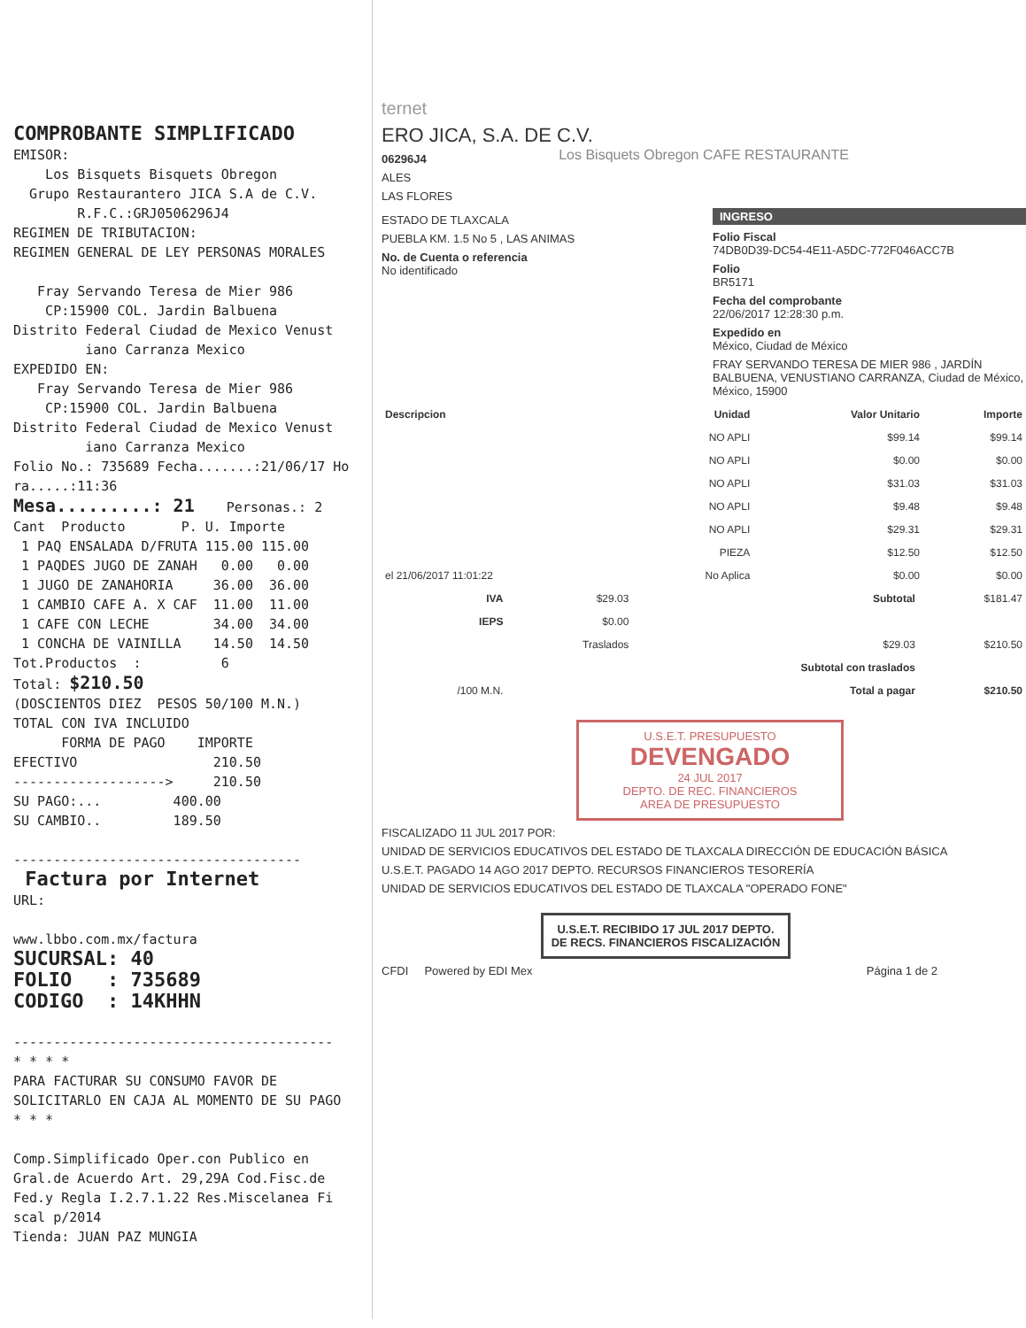COMPROBANTE SIMPLIFICADO EMISOR: Los Bisquets Bisquets Obregon Grupo Restaurantero JICA S.A de C.V. R.F.C.:GRJ0506296J4 REGIMEN DE TRIBUTACION: REGIMEN GENERAL DE LEY PERSONAS MORALES Fray Servando Teresa de Mier 986 CP:15900 COL. Jardin Balbuena Distrito Federal Ciudad de Mexico Venust iano Carranza Mexico EXPEDIDO EN: Fray Servando Teresa de Mier 986 CP:15900 COL. Jardin Balbuena Distrito Federal Ciudad de Mexico Venust iano Carranza Mexico Folio No.: 735689 Fecha.......:21/06/17 Ho ra.....:11:36 Mesa.........: 21 Personas.: 2 Cant Producto P. U. Importe 1 PAQ ENSALADA D/FRUTA 115.00 115.00 1 PAQDES JUGO DE ZANAH 0.00 0.00 1 JUGO DE ZANAHORIA 36.00 36.00 1 CAMBIO CAFE A. X CAF 11.00 11.00 1 CAFE CON LECHE 34.00 34.00 1 CONCHA DE VAINILLA 14.50 14.50 Tot.Productos : 6 Total: $210.50 (DOSCIENTOS DIEZ PESOS 50/100 M.N.) TOTAL CON IVA INCLUIDO FORMA DE PAGO IMPORTE EFECTIVO 210.50 -------------------> 210.50 SU PAGO:... 400.00 SU CAMBIO.. 189.50 ------------------------------------ Factura por Internet URL: www.lbbo.com.mx/factura SUCURSAL: 40 FOLIO : 735689 CODIGO : 14KHHN ---------------------------------------- * * * * PARA FACTURAR SU CONSUMO FAVOR DE SOLICITARLO EN CAJA AL MOMENTO DE SU PAGO * * * Comp.Simplificado Oper.con Publico en Gral.de Acuerdo Art. 29,29A Cod.Fisc.de Fed.y Regla I.2.7.1.22 Res.Miscelanea Fi scal p/2014 Tienda: JUAN PAZ MUNGIA
ternet
ERO JICA, S.A. DE C.V. Los Bisquets Obregon CAFE RESTAURANTE
06296J4
ALES
LAS FLORES
ESTADO DE TLAXCALA
PUEBLA KM. 1.5 No 5 , LAS ANIMAS
No. de Cuenta o referencia
No identificado
INGRESO
Folio Fiscal
74DB0D39-DC54-4E11-A5DC-772F046ACC7B
Folio
BR5171
Fecha del comprobante
22/06/2017 12:28:30 p.m.
Expedido en
México, Ciudad de México
FRAY SERVANDO TERESA DE MIER 986 , JARDÍN BALBUENA, VENUSTIANO CARRANZA, Ciudad de México, México, 15900
| Descripcion | Unidad | Valor Unitario | Importe |
| --- | --- | --- | --- |
| | NO APLI | $99.14 | $99.14 |
| | NO APLI | $0.00 | $0.00 |
| | NO APLI | $31.03 | $31.03 |
| | NO APLI | $9.48 | $9.48 |
| | NO APLI | $29.31 | $29.31 |
| | PIEZA | $12.50 | $12.50 |
| el 21/06/2017 11:01:22 | No Aplica | $0.00 | $0.00 |
| IVA | $29.03 | Subtotal | $181.47 |
| IEPS | $0.00 | | |
| | Traslados | $29.03 | $210.50 |
| | | Subtotal con traslados | |
| /100 M.N. | | Total a pagar | $210.50 |
U.S.E.T. PRESUPUESTO
DEVENGADO
24 JUL 2017
DEPTO. DE REC. FINANCIEROS
AREA DE PRESUPUESTO
FISCALIZADO 11 JUL 2017 POR:
UNIDAD DE SERVICIOS EDUCATIVOS DEL ESTADO DE TLAXCALA DIRECCIÓN DE EDUCACIÓN BÁSICA
U.S.E.T. PAGADO 14 AGO 2017 DEPTO. RECURSOS FINANCIEROS TESORERÍA
UNIDAD DE SERVICIOS EDUCATIVOS DEL ESTADO DE TLAXCALA "OPERADO FONE"
U.S.E.T. RECIBIDO 17 JUL 2017 DEPTO. DE RECS. FINANCIEROS FISCALIZACIÓN
CFDI Powered by EDI Mex Página 1 de 2